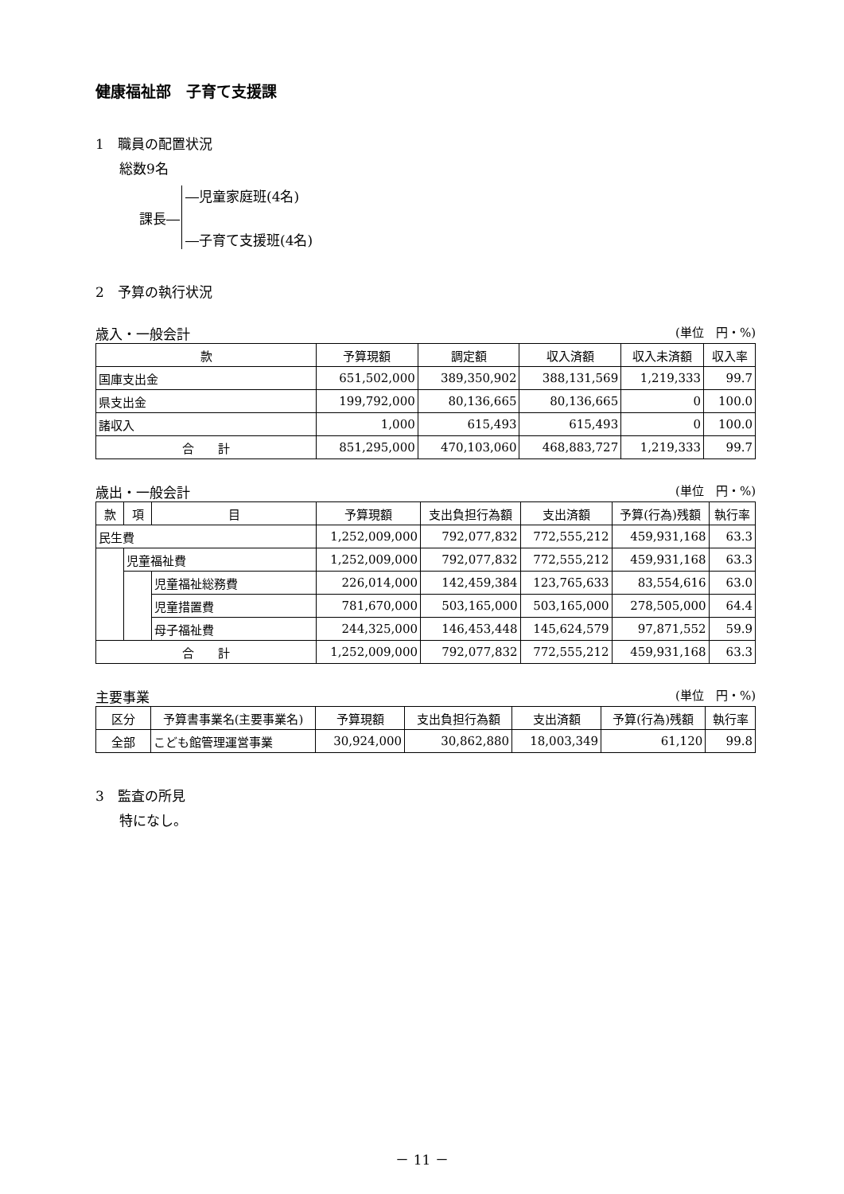健康福祉部　子育て支援課
1　職員の配置状況
総数9名
課長―
―児童家庭班(4名)
―子育て支援班(4名)
2　予算の執行状況
歳入・一般会計 (単位　円・%)
| 款 | 予算現額 | 調定額 | 収入済額 | 収入未済額 | 収入率 |
| --- | --- | --- | --- | --- | --- |
| 国庫支出金 | 651,502,000 | 389,350,902 | 388,131,569 | 1,219,333 | 99.7 |
| 県支出金 | 199,792,000 | 80,136,665 | 80,136,665 | 0 | 100.0 |
| 諸収入 | 1,000 | 615,493 | 615,493 | 0 | 100.0 |
| 合 計 | 851,295,000 | 470,103,060 | 468,883,727 | 1,219,333 | 99.7 |
歳出・一般会計 (単位　円・%)
| 款 | 項 | 目 | 予算現額 | 支出負担行為額 | 支出済額 | 予算(行為)残額 | 執行率 |
| --- | --- | --- | --- | --- | --- | --- | --- |
| 民生費 | | | 1,252,009,000 | 792,077,832 | 772,555,212 | 459,931,168 | 63.3 |
| | 児童福祉費 | | 1,252,009,000 | 792,077,832 | 772,555,212 | 459,931,168 | 63.3 |
| | | 児童福祉総務費 | 226,014,000 | 142,459,384 | 123,765,633 | 83,554,616 | 63.0 |
| | | 児童措置費 | 781,670,000 | 503,165,000 | 503,165,000 | 278,505,000 | 64.4 |
| | | 母子福祉費 | 244,325,000 | 146,453,448 | 145,624,579 | 97,871,552 | 59.9 |
| 合 計 | | | 1,252,009,000 | 792,077,832 | 772,555,212 | 459,931,168 | 63.3 |
主要事業 (単位　円・%)
| 区分 | 予算書事業名(主要事業名) | 予算現額 | 支出負担行為額 | 支出済額 | 予算(行為)残額 | 執行率 |
| --- | --- | --- | --- | --- | --- | --- |
| 全部 | こども館管理運営事業 | 30,924,000 | 30,862,880 | 18,003,349 | 61,120 | 99.8 |
3　監査の所見
特になし。
－ 11 －